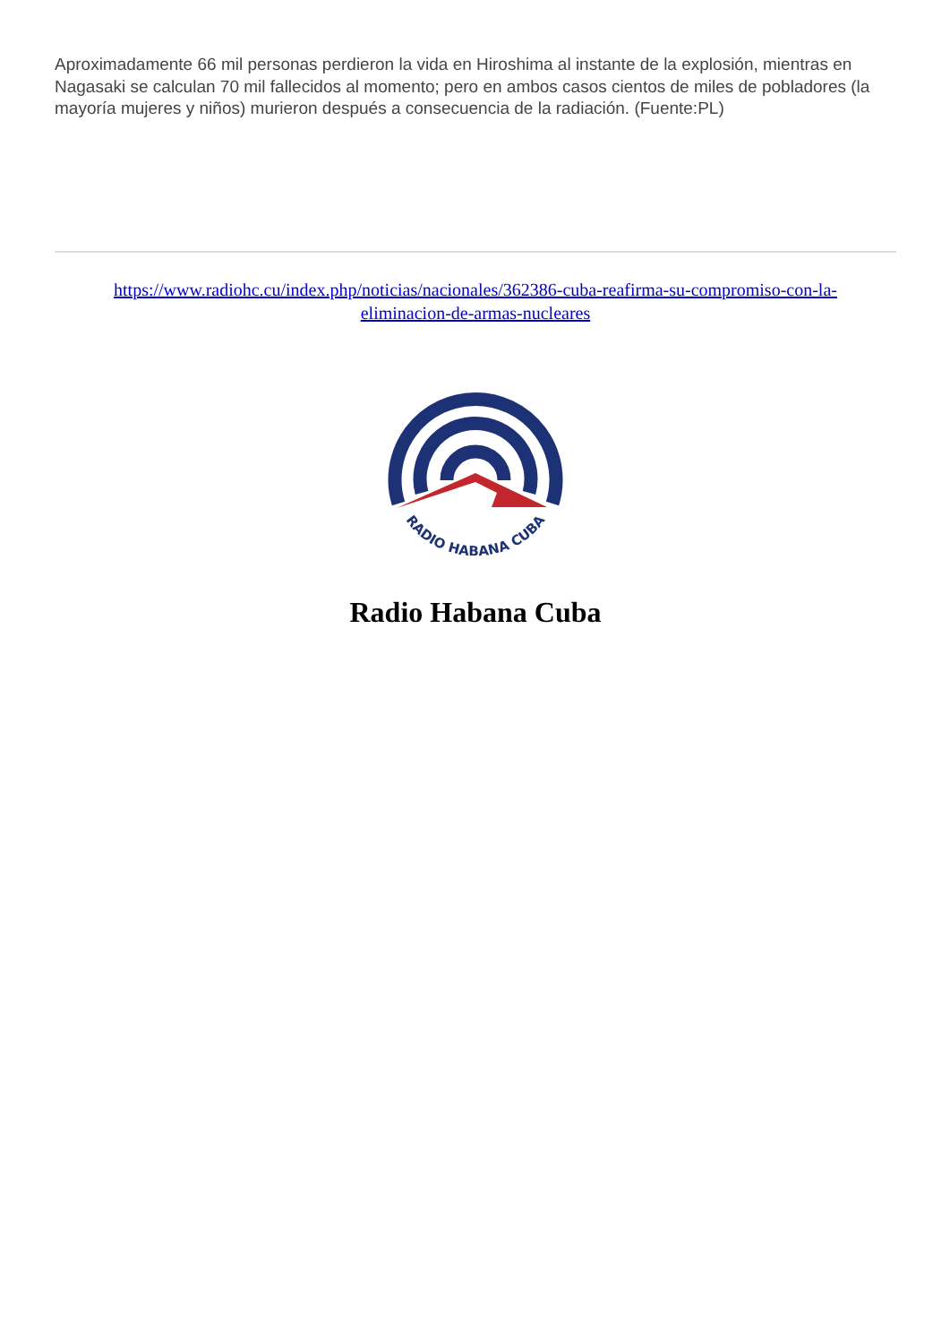Aproximadamente 66 mil personas perdieron la vida en Hiroshima al instante de la explosión, mientras en Nagasaki se calculan 70 mil fallecidos al momento; pero en ambos casos cientos de miles de pobladores (la mayoría mujeres y niños) murieron después a consecuencia de la radiación. (Fuente:PL)
https://www.radiohc.cu/index.php/noticias/nacionales/362386-cuba-reafirma-su-compromiso-con-la-eliminacion-de-armas-nucleares
RADIO HABANA CUBA
Radio Habana Cuba